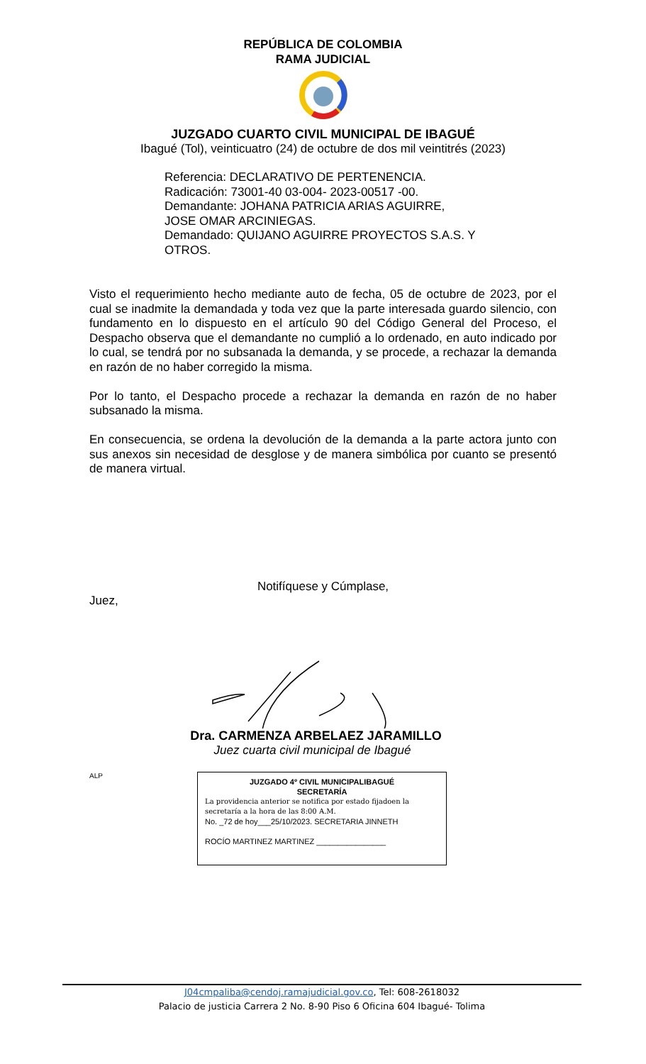REPÚBLICA DE COLOMBIA
RAMA JUDICIAL
JUZGADO CUARTO CIVIL MUNICIPAL DE IBAGUÉ
Ibagué (Tol), veinticuatro (24) de octubre de dos mil veintitrés (2023)
Referencia: DECLARATIVO DE PERTENENCIA.
Radicación: 73001-40 03-004- 2023-00517 -00.
Demandante: JOHANA PATRICIA ARIAS AGUIRRE,
JOSE OMAR ARCINIEGAS.
Demandado: QUIJANO AGUIRRE PROYECTOS S.A.S. Y
OTROS.
Visto el requerimiento hecho mediante auto de fecha, 05 de octubre de 2023, por el cual se inadmite la demandada y toda vez que la parte interesada guardo silencio, con fundamento en lo dispuesto en el artículo 90 del Código General del Proceso, el Despacho observa que el demandante no cumplió a lo ordenado, en auto indicado por lo cual, se tendrá por no subsanada la demanda, y se procede, a rechazar la demanda en razón de no haber corregido la misma.
Por lo tanto, el Despacho procede a rechazar la demanda en razón de no haber subsanado la misma.
En consecuencia, se ordena la devolución de la demanda a la parte actora junto con sus anexos sin necesidad de desglose y de manera simbólica por cuanto se presentó de manera virtual.
Notifíquese y Cúmplase,
Juez,
Dra. CARMENZA ARBELAEZ JARAMILLO
Juez cuarta civil municipal de Ibagué
ALP
JUZGADO 4º CIVIL MUNICIPALIBAGUÉ
SECRETARÍA
La providencia anterior se notifica por estado fijadoen la
secretaría a la hora de las 8:00 A.M.
No. _72 de hoy___25/10/2023. SECRETARIA JINNETH
ROCÍO MARTINEZ MARTINEZ ________________
J04cmpaliba@cendoj.ramajudicial.gov.co, Tel: 608-2618032
Palacio de justicia Carrera 2 No. 8-90 Piso 6 Oficina 604 Ibagué- Tolima